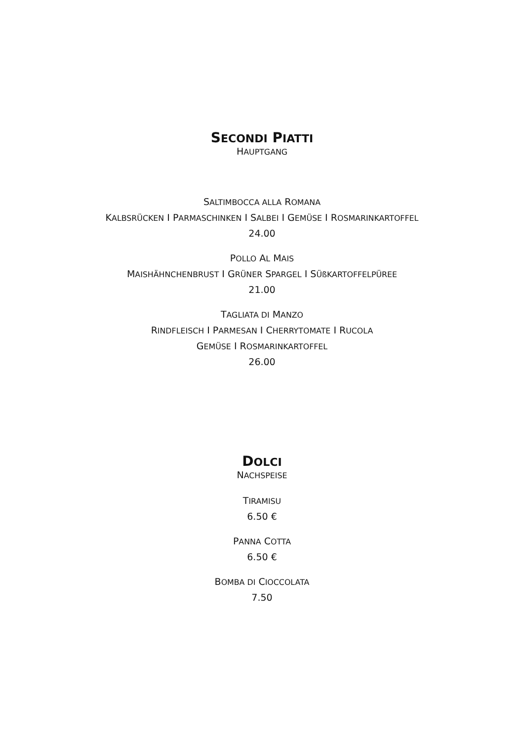SECONDI PIATTI
HAUPTGANG
SALTIMBOCCA ALLA ROMANA
KALBSRÜCKEN I PARMASCHINKEN I SALBEI I GEMÜSE I ROSMARINKARTOFFEL
24.00
POLLO AL MAIS
MAISHÄHNCHENBRUST I GRÜNER SPARGEL I SÜßKARTOFFELPÜREE
21.00
TAGLIATA DI MANZO
RINDFLEISCH I PARMESAN I CHERRYTOMATE I RUCOLA
GEMÜSE I ROSMARINKARTOFFEL
26.00
DOLCI
NACHSPEISE
TIRAMISU
6.50 €
PANNA COTTA
6.50 €
BOMBA DI CIOCCOLATA
7.50